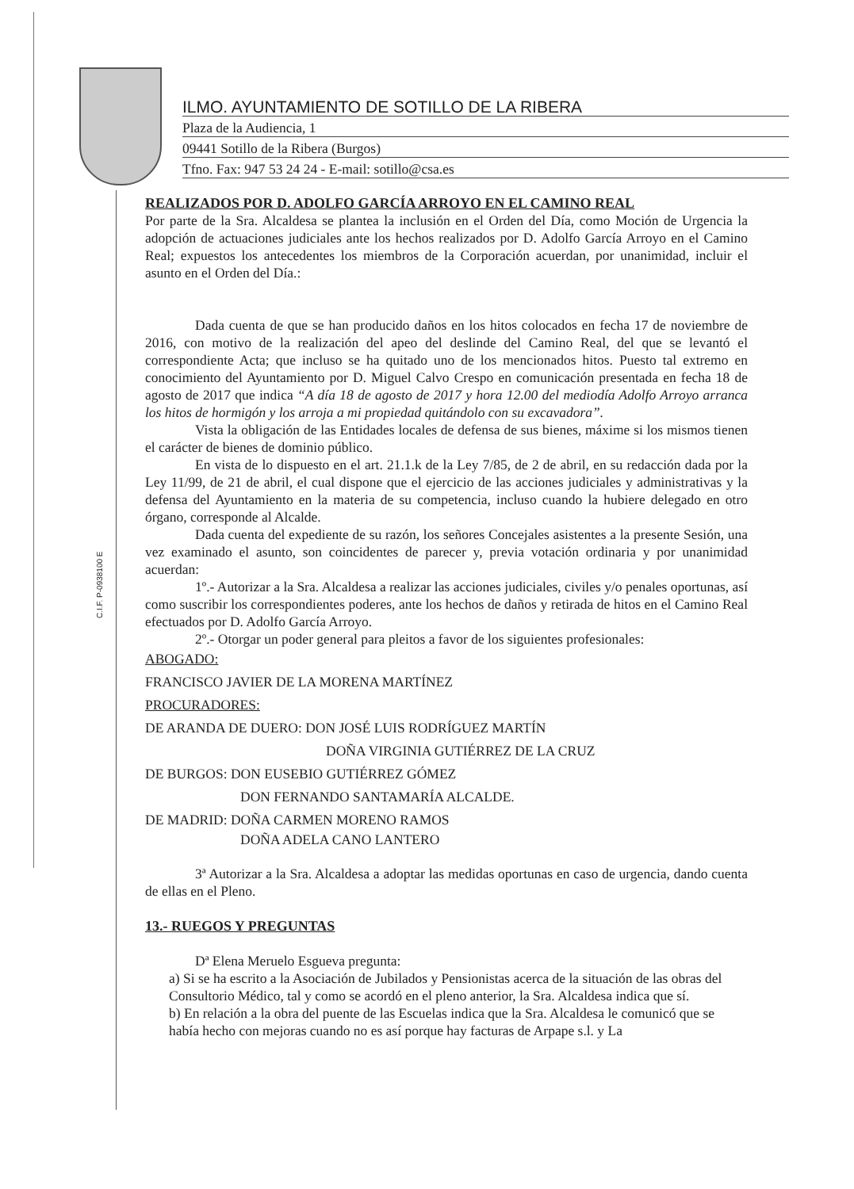ILMO. AYUNTAMIENTO DE SOTILLO DE LA RIBERA
Plaza de la Audiencia, 1
09441 Sotillo de la Ribera (Burgos)
Tfno. Fax: 947 53 24 24 - E-mail: sotillo@csa.es
C.I.F. P-0938100 E
REALIZADOS POR D. ADOLFO GARCÍA ARROYO EN EL CAMINO REAL
Por parte de la Sra. Alcaldesa se plantea la inclusión en el Orden del Día, como Moción de Urgencia la adopción de actuaciones judiciales ante los hechos realizados por D. Adolfo García Arroyo en el Camino Real; expuestos los antecedentes los miembros de la Corporación acuerdan, por unanimidad, incluir el asunto en el Orden del Día.:
Dada cuenta de que se han producido daños en los hitos colocados en fecha 17 de noviembre de 2016, con motivo de la realización del apeo del deslinde del Camino Real, del que se levantó el correspondiente Acta; que incluso se ha quitado uno de los mencionados hitos. Puesto tal extremo en conocimiento del Ayuntamiento por D. Miguel Calvo Crespo en comunicación presentada en fecha 18 de agosto de 2017 que indica “A día 18 de agosto de 2017 y hora 12.00 del mediodía Adolfo Arroyo arranca los hitos de hormigón y los arroja a mi propiedad quitándolo con su excavadora”.
Vista la obligación de las Entidades locales de defensa de sus bienes, máxime si los mismos tienen el carácter de bienes de dominio público.
En vista de lo dispuesto en el art. 21.1.k de la Ley 7/85, de 2 de abril, en su redacción dada por la Ley 11/99, de 21 de abril, el cual dispone que el ejercicio de las acciones judiciales y administrativas y la defensa del Ayuntamiento en la materia de su competencia, incluso cuando la hubiere delegado en otro órgano, corresponde al Alcalde.
Dada cuenta del expediente de su razón, los señores Concejales asistentes a la presente Sesión, una vez examinado el asunto, son coincidentes de parecer y, previa votación ordinaria y por unanimidad acuerdan:
1º.- Autorizar a la Sra. Alcaldesa a realizar las acciones judiciales, civiles y/o penales oportunas, así como suscribir los correspondientes poderes, ante los hechos de daños y retirada de hitos en el Camino Real efectuados por D. Adolfo García Arroyo.
2º.- Otorgar un poder general para pleitos a favor de los siguientes profesionales:
ABOGADO:
FRANCISCO JAVIER DE LA MORENA MARTÍNEZ
PROCURADORES:
DE ARANDA DE DUERO: DON JOSÉ LUIS RODRÍGUEZ MARTÍN
DOÑA VIRGINIA GUTIÉRREZ DE LA CRUZ
DE BURGOS: DON EUSEBIO GUTIÉRREZ GÓMEZ
DON FERNANDO SANTAMARÍA ALCALDE.
DE MADRID: DOÑA CARMEN MORENO RAMOS
DOÑA ADELA CANO LANTERO
3ª Autorizar a la Sra. Alcaldesa a adoptar las medidas oportunas en caso de urgencia, dando cuenta de ellas en el Pleno.
13.- RUEGOS Y PREGUNTAS
Dª Elena Meruelo Esgueva pregunta:
a) Si se ha escrito a la Asociación de Jubilados y Pensionistas acerca de la situación de las obras del Consultorio Médico, tal y como se acordó en el pleno anterior, la Sra. Alcaldesa indica que sí.
b) En relación a la obra del puente de las Escuelas indica que la Sra. Alcaldesa le comunicó que se había hecho con mejoras cuando no es así porque hay facturas de Arpape s.l. y La